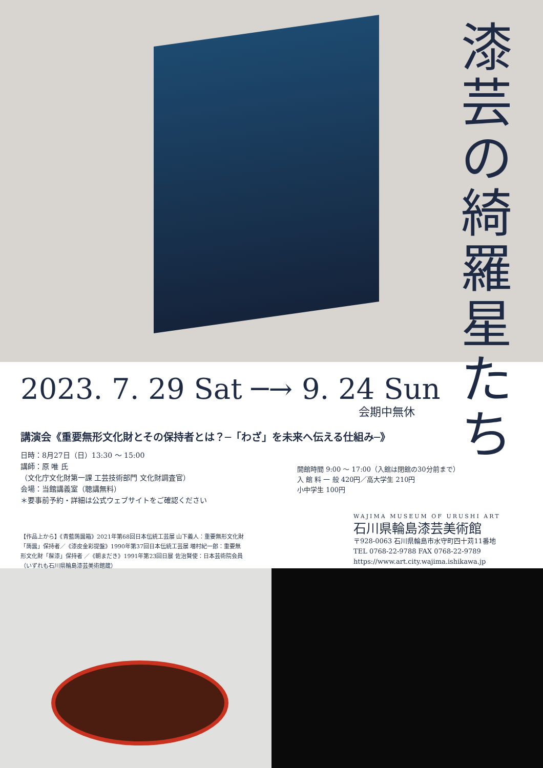漆芸の綺羅星たち
2023. 7. 29 Sat ─→ 9. 24 Sun
会期中無休
講演会《重要無形文化財とその保持者とは？─「わざ」を未来へ伝える仕組み─》
日時：8月27日（日）13:30 ～ 15:00
講師：原 唯 氏
（文化庁文化財第一課 工芸技術部門 文化財調査官）
会場：当館講義室（聴講無料）
＊要事前予約・詳細は公式ウェブサイトをご確認ください
開館時間 9:00 ～ 17:00（入館は閉館の30分前まで）
入 館 料 一 般 420円／高大学生 210円
小中学生 100円
【作品上から】《青藍蒟醤箱》2021年第68回日本伝統工芸展 山下義人：重要無形文化財「蒟醤」保持者／《漆皮金彩提盤》1990年第37回日本伝統工芸展 増村紀一郎：重要無形文化財「髹漆」保持者 ／《朝まだき》1991年第23回日展 佐治賢使：日本芸術院会員（いずれも石川県輪島漆芸美術館蔵）
WAJIMA MUSEUM OF URUSHI ART
石川県輪島漆芸美術館
〒928-0063 石川県輪島市水守町四十苅11番地
TEL 0768-22-9788 FAX 0768-22-9789
https://www.art.city.wajima.ishikawa.jp